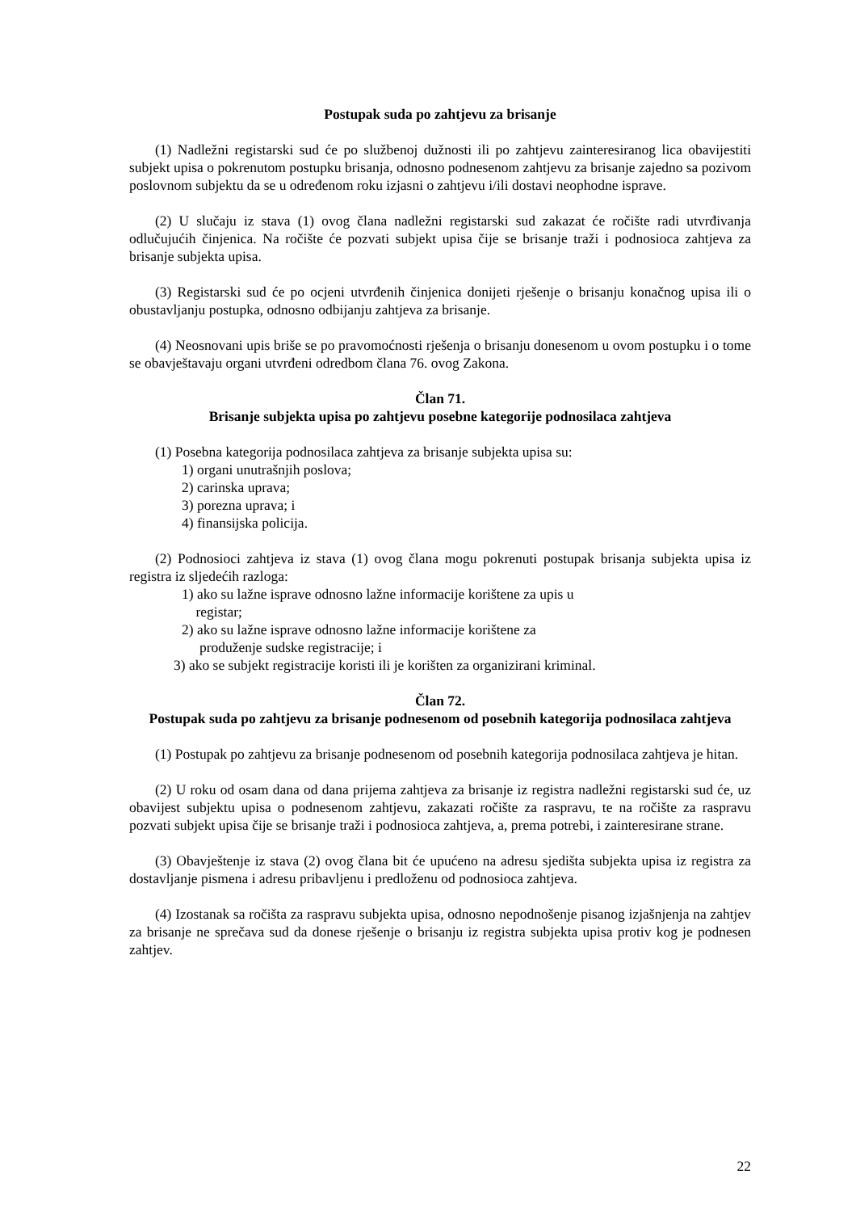Postupak suda po zahtjevu za brisanje
(1) Nadležni registarski sud će po službenoj dužnosti ili po zahtjevu zainteresiranog lica obavijestiti subjekt upisa o pokrenutom postupku brisanja, odnosno podnesenom zahtjevu za brisanje zajedno sa pozivom poslovnom subjektu da se u određenom roku izjasni o zahtjevu i/ili dostavi neophodne isprave.
(2) U slučaju iz stava (1) ovog člana nadležni registarski sud zakazat će ročište radi utvrđivanja odlučujućih činjenica. Na ročište će pozvati subjekt upisa čije se brisanje traži i podnosioca zahtjeva za brisanje subjekta upisa.
(3) Registarski sud će po ocjeni utvrđenih činjenica donijeti rješenje o brisanju konačnog upisa ili o obustavljanju postupka, odnosno odbijanju zahtjeva za brisanje.
(4) Neosnovani upis briše se po pravomoćnosti rješenja o brisanju donesenom u ovom postupku i o tome se obavještavaju organi utvrđeni odredbom člana 76. ovog Zakona.
Član 71.
Brisanje subjekta upisa po zahtjevu posebne kategorije podnosilaca zahtjeva
(1) Posebna kategorija podnosilaca zahtjeva za brisanje subjekta upisa su:
1) organi unutrašnjih poslova;
2) carinska uprava;
3) porezna uprava; i
4) finansijska policija.
(2) Podnosioci zahtjeva iz stava (1) ovog člana mogu pokrenuti postupak brisanja subjekta upisa iz registra iz sljedećih razloga:
1) ako su lažne isprave odnosno lažne informacije korištene za upis u
registar;
2) ako su lažne isprave odnosno lažne informacije korištene za
produženje sudske registracije; i
3) ako se subjekt registracije koristi ili je korišten za organizirani kriminal.
Član 72.
Postupak suda po zahtjevu za brisanje podnesenom od posebnih kategorija podnosilaca zahtjeva
(1) Postupak po zahtjevu za brisanje podnesenom od posebnih kategorija podnosilaca zahtjeva je hitan.
(2) U roku od osam dana od dana prijema zahtjeva za brisanje iz registra nadležni registarski sud će, uz obavijest subjektu upisa o podnesenom zahtjevu, zakazati ročište za raspravu, te na ročište za raspravu pozvati subjekt upisa čije se brisanje traži i podnosioca zahtjeva, a, prema potrebi, i zainteresirane strane.
(3) Obavještenje iz stava (2) ovog člana bit će upućeno na adresu sjedišta subjekta upisa iz registra za dostavljanje pismena i adresu pribavljenu i predloženu od podnosioca zahtjeva.
(4) Izostanak sa ročišta za raspravu subjekta upisa, odnosno nepodnošenje pisanog izjašnjenja na zahtjev za brisanje ne sprečava sud da donese rješenje o brisanju iz registra subjekta upisa protiv kog je podnesen zahtjev.
22